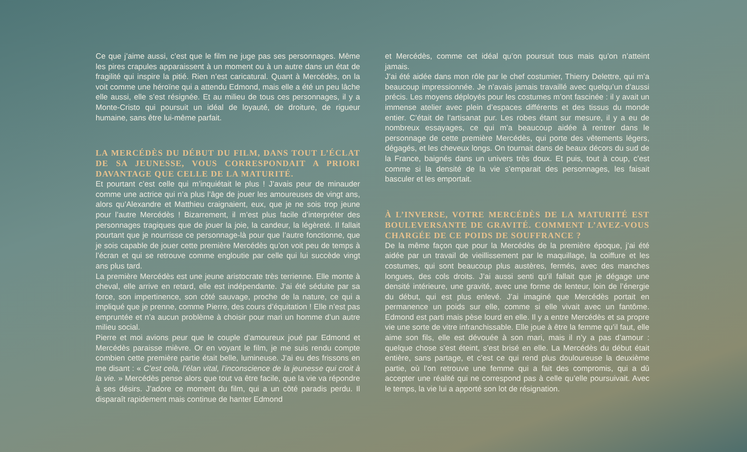Ce que j’aime aussi, c’est que le film ne juge pas ses personnages. Même les pires crapules apparaissent à un moment ou à un autre dans un état de fragilité qui inspire la pitié. Rien n’est caricatural. Quant à Mercédès, on la voit comme une héroïne qui a attendu Edmond, mais elle a été un peu lâche elle aussi, elle s’est résignée. Et au milieu de tous ces personnages, il y a Monte-Cristo qui poursuit un idéal de loyauté, de droiture, de rigueur humaine, sans être lui-même parfait.
LA MERCÉDÈS DU DÉBUT DU FILM, DANS TOUT L’ÉCLAT DE SA JEUNESSE, VOUS CORRESPONDAIT A PRIORI DAVANTAGE QUE CELLE DE LA MATURITÉ.
Et pourtant c’est celle qui m’inquiétait le plus ! J’avais peur de minauder comme une actrice qui n’a plus l’âge de jouer les amoureuses de vingt ans, alors qu’Alexandre et Matthieu craignaient, eux, que je ne sois trop jeune pour l’autre Mercédès ! Bizarrement, il m’est plus facile d’interpréter des personnages tragiques que de jouer la joie, la candeur, la légèreté. Il fallait pourtant que je nourrisse ce personnage-là pour que l’autre fonctionne, que je sois capable de jouer cette première Mercédès qu’on voit peu de temps à l’écran et qui se retrouve comme engloutie par celle qui lui succède vingt ans plus tard.
La première Mercédès est une jeune aristocrate très terrienne. Elle monte à cheval, elle arrive en retard, elle est indépendante. J’ai été séduite par sa force, son impertinence, son côté sauvage, proche de la nature, ce qui a impliqué que je prenne, comme Pierre, des cours d’équitation ! Elle n’est pas empruntée et n’a aucun problème à choisir pour mari un homme d’un autre milieu social.
Pierre et moi avions peur que le couple d’amoureux joué par Edmond et Mercédès paraisse mièvre. Or en voyant le film, je me suis rendu compte combien cette première partie était belle, lumineuse. J’ai eu des frissons en me disant : « C’est cela, l’élan vital, l’inconscience de la jeunesse qui croit à la vie. » Mercédès pense alors que tout va être facile, que la vie va répondre à ses désirs. J’adore ce moment du film, qui a un côté paradis perdu. Il disparaît rapidement mais continue de hanter Edmond
et Mercédès, comme cet idéal qu’on poursuit tous mais qu’on n’atteint jamais.
J’ai été aidée dans mon rôle par le chef costumier, Thierry Delettre, qui m’a beaucoup impressionnée. Je n’avais jamais travaillé avec quelqu’un d’aussi précis. Les moyens déployés pour les costumes m’ont fascinée : il y avait un immense atelier avec plein d’espaces différents et des tissus du monde entier. C’était de l’artisanat pur. Les robes étant sur mesure, il y a eu de nombreux essayages, ce qui m’a beaucoup aidée à rentrer dans le personnage de cette première Mercédès, qui porte des vêtements légers, dégagés, et les cheveux longs. On tournait dans de beaux décors du sud de la France, baignés dans un univers très doux. Et puis, tout à coup, c’est comme si la densité de la vie s’emparait des personnages, les faisait basculer et les emportait.
À L’INVERSE, VOTRE MERCÉDÈS DE LA MATURITÉ EST BOULEVERSANTE DE GRAVITÉ. COMMENT L’AVEZ-VOUS CHARGÉE DE CE POIDS DE SOUFFRANCE ?
De la même façon que pour la Mercédès de la première époque, j’ai été aidée par un travail de vieillissement par le maquillage, la coiffure et les costumes, qui sont beaucoup plus austères, fermés, avec des manches longues, des cols droits. J’ai aussi senti qu’il fallait que je dégage une densité intérieure, une gravité, avec une forme de lenteur, loin de l’énergie du début, qui est plus enlevé. J’ai imaginé que Mercédès portait en permanence un poids sur elle, comme si elle vivait avec un fantôme. Edmond est parti mais pèse lourd en elle. Il y a entre Mercédès et sa propre vie une sorte de vitre infranchissable. Elle joue à être la femme qu’il faut, elle aime son fils, elle est dévouée à son mari, mais il n’y a pas d’amour : quelque chose s’est éteint, s’est brisé en elle. La Mercédès du début était entière, sans partage, et c’est ce qui rend plus douloureuse la deuxième partie, où l’on retrouve une femme qui a fait des compromis, qui a dû accepter une réalité qui ne correspond pas à celle qu’elle poursuivait. Avec le temps, la vie lui a apporté son lot de résignation.